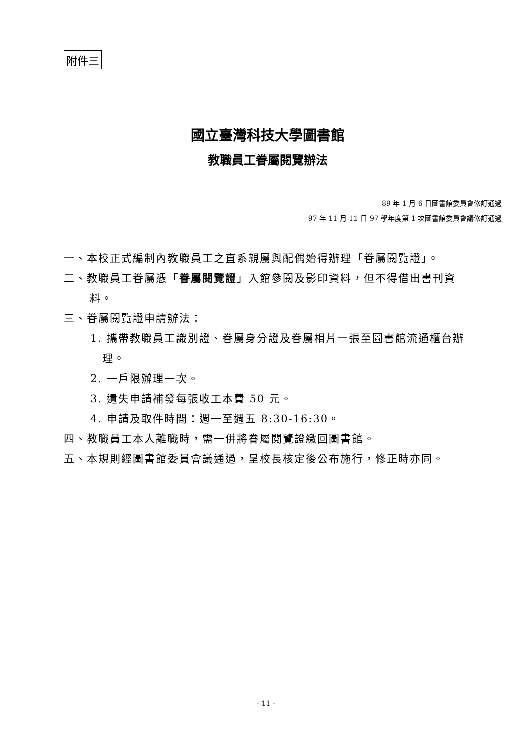附件三
國立臺灣科技大學圖書館
教職員工眷屬閱覽辦法
89 年 1 月 6 日圖書館委員會修訂通過
97 年 11 月 11 日 97 學年度第 1 次圖書館委員會議修訂通過
一、本校正式編制內教職員工之直系親屬與配偶始得辦理「眷屬閱覽證」。
二、教職員工眷屬憑「眷屬閱覽證」入館參閱及影印資料，但不得借出書刊資料。
三、眷屬閱覽證申請辦法：
1. 攜帶教職員工識別證、眷屬身分證及眷屬相片一張至圖書館流通櫃台辦理。
2. 一戶限辦理一次。
3. 遺失申請補發每張收工本費 50 元。
4. 申請及取件時間：週一至週五 8:30-16:30。
四、教職員工本人離職時，需一併將眷屬閱覽證繳回圖書館。
五、本規則經圖書館委員會議通過，呈校長核定後公布施行，修正時亦同。
- 11 -